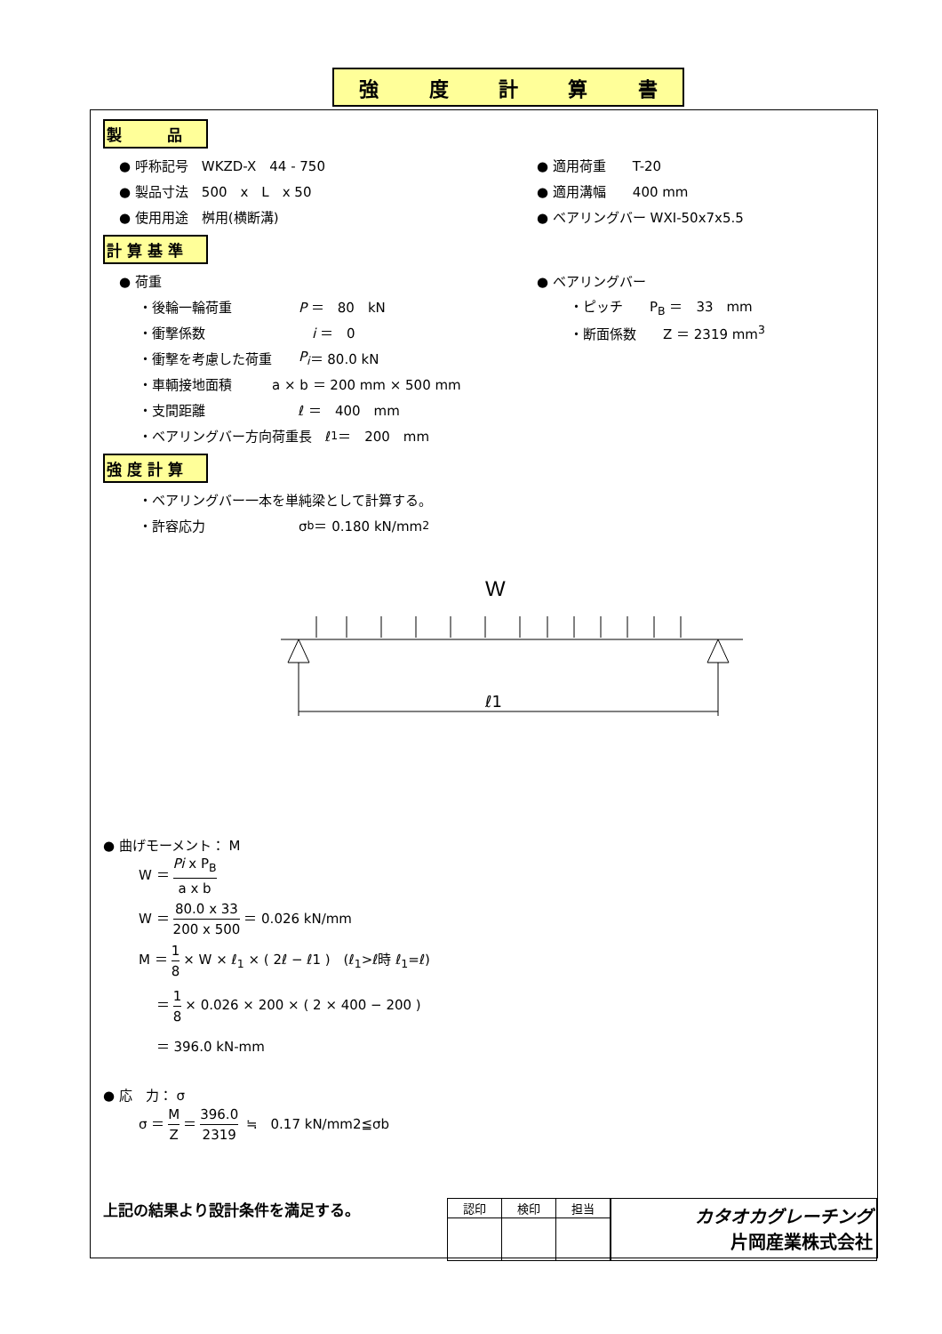強度計算書
製　　　品
● 呼称記号　WKZD-X　44 - 750 ● 適用荷重　　T-20
● 製品寸法　500　x　L　x 50 ● 適用溝幅　　400 mm
● 使用用途　桝用(横断溝) ● ベアリングバー WXI-50x7x5.5
計 算 基 準
● 荷重 ● ベアリングバー
・後輪一輪荷重　　　　　P ＝　80　kN 　・ピッチ　　P<sub>B</sub> ＝　33　mm
・衝撃係数　　　　　　　　i ＝　0 　・断面係数　　Z ＝ 2319 mm<sup>3</sup>
・衝撃を考慮した荷重　　P<sub>i</sub> ＝ 80.0 kN
・車輌接地面積　　　a × b ＝ 200 mm × 500 mm
・支間距離　　　　　　　ℓ ＝　400　mm
・ベアリングバー方向荷重長　ℓ<sub>1</sub> ＝　200　mm
強 度 計 算
・ベアリングバー一本を単純梁として計算する。
・許容応力　　　　　　　σ<sub>b</sub> ＝ 0.180 kN/mm<sup>2</sup>
W
ℓ1
● 曲げモーメント： M
W ＝ Pi x P<sub>B</sub> a x b
W ＝ 80.0 x 33 200 x 500 ＝ 0.026 kN/mm
M ＝ 1 8 × W × ℓ<sub>1</sub> × ( 2ℓ − ℓ1 )　(ℓ<sub>1</sub>>ℓ時 ℓ<sub>1</sub>=ℓ)
　 ＝ 1 8 × 0.026 × 200 × ( 2 × 400 − 200 )
　 ＝ 396.0 kN-mm
● 応　力： σ
σ ＝ M Z ＝ 396.0 2319 ≒　0.17 kN/mm2≦σb
上記の結果より設計条件を満足する。
| 認印 | 検印 | 担当 |
カタオカグレーチング
片岡産業株式会社